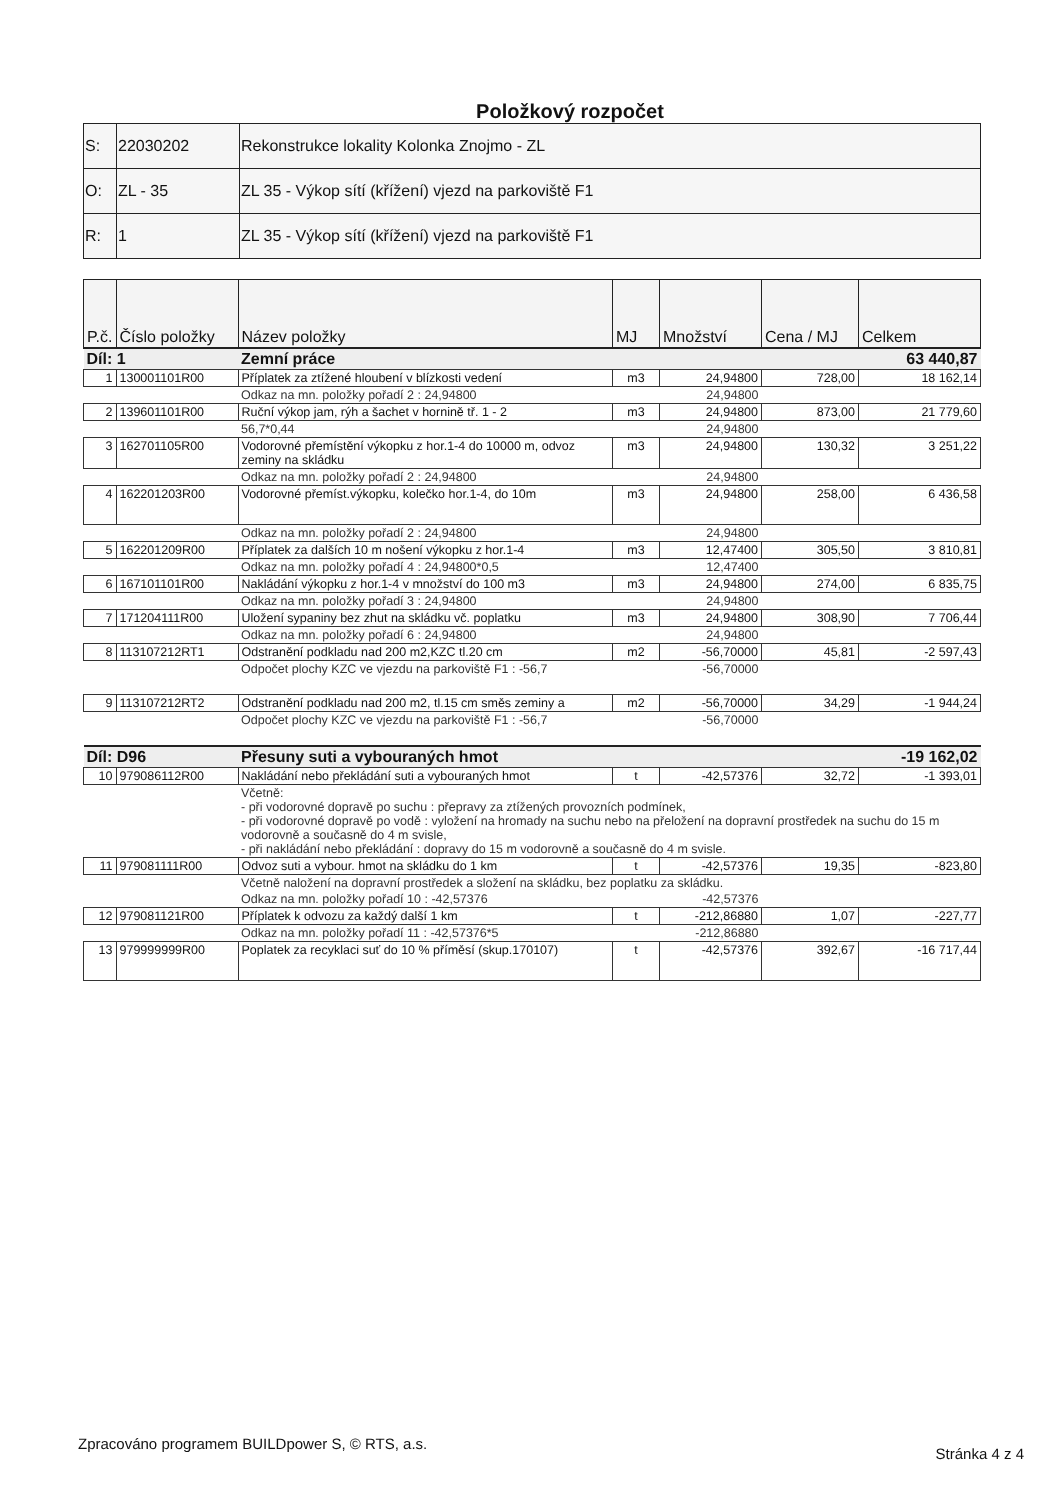Položkový rozpočet
| S: | 22030202 | Rekonstrukce lokality Kolonka Znojmo - ZL |
| O: | ZL - 35 | ZL 35 - Výkop sítí (křížení) vjezd na parkoviště F1 |
| R: | 1 | ZL 35 - Výkop sítí (křížení) vjezd na parkoviště F1 |
| P.č. | Číslo položky | Název položky | MJ | Množství | Cena / MJ | Celkem |
| --- | --- | --- | --- | --- | --- | --- |
| Díl: 1 | | Zemní práce | | | | 63 440,87 |
| 1 | 130001101R00 | Příplatek za ztížené hloubení v blízkosti vedení | m3 | 24,94800 | 728,00 | 18 162,14 |
| | | Odkaz na mn. položky pořadí 2 : 24,94800 | | 24,94800 | | |
| 2 | 139601101R00 | Ruční výkop jam, rýh a šachet v hornině tř. 1 - 2 | m3 | 24,94800 | 873,00 | 21 779,60 |
| | | 56,7*0,44 | | 24,94800 | | |
| 3 | 162701105R00 | Vodorovné přemístění výkopku z hor.1-4 do 10000 m, odvoz zeminy na skládku | m3 | 24,94800 | 130,32 | 3 251,22 |
| | | Odkaz na mn. položky pořadí 2 : 24,94800 | | 24,94800 | | |
| 4 | 162201203R00 | Vodorovné přemíst.výkopku, kolečko hor.1-4, do 10m | m3 | 24,94800 | 258,00 | 6 436,58 |
| | | Odkaz na mn. položky pořadí 2 : 24,94800 | | 24,94800 | | |
| 5 | 162201209R00 | Příplatek za dalších 10 m nošení výkopku z hor.1-4 | m3 | 12,47400 | 305,50 | 3 810,81 |
| | | Odkaz na mn. položky pořadí 4 : 24,94800*0,5 | | 12,47400 | | |
| 6 | 167101101R00 | Nakládání výkopku z hor.1-4 v množství do 100 m3 | m3 | 24,94800 | 274,00 | 6 835,75 |
| | | Odkaz na mn. položky pořadí 3 : 24,94800 | | 24,94800 | | |
| 7 | 171204111R00 | Uložení sypaniny bez zhut na skládku vč. poplatku | m3 | 24,94800 | 308,90 | 7 706,44 |
| | | Odkaz na mn. položky pořadí 6 : 24,94800 | | 24,94800 | | |
| 8 | 113107212RT1 | Odstranění podkladu nad 200 m2,KZC tl.20 cm | m2 | -56,70000 | 45,81 | -2 597,43 |
| | | Odpočet plochy KZC ve vjezdu na parkoviště F1 : -56,7 | | -56,70000 | | |
| 9 | 113107212RT2 | Odstranění podkladu nad 200 m2, tl.15 cm směs zeminy a | m2 | -56,70000 | 34,29 | -1 944,24 |
| | | Odpočet plochy KZC ve vjezdu na parkoviště F1 : -56,7 | | -56,70000 | | |
| Díl: D96 | | Přesuny suti a vybouraných hmot | | | | -19 162,02 |
| 10 | 979086112R00 | Nakládání nebo překládání suti a vybouraných hmot | t | -42,57376 | 32,72 | -1 393,01 |
| | | Včetně: - při vodorovné dopravě po suchu : přepravy za ztížených provozních podmínek, - při vodorovné dopravě po vodě : vyložení na hromady na suchu nebo na přeložení na dopravní prostředek na suchu do 15 m vodorovně a současně do 4 m svisle, - při nakládání nebo překládání : dopravy do 15 m vodorovně a současně do 4 m svisle. | | | | |
| 11 | 979081111R00 | Odvoz suti a vybour. hmot na skládku do 1 km | t | -42,57376 | 19,35 | -823,80 |
| | | Včetně naložení na dopravní prostředek a složení na skládku, bez poplatku za skládku. | | | | |
| | | Odkaz na mn. položky pořadí 10 : -42,57376 | | -42,57376 | | |
| 12 | 979081121R00 | Příplatek k odvozu za každý další 1 km | t | -212,86880 | 1,07 | -227,77 |
| | | Odkaz na mn. položky pořadí 11 : -42,57376*5 | | -212,86880 | | |
| 13 | 979999999R00 | Poplatek za recyklaci suť do 10 % příměsí (skup.170107) | t | -42,57376 | 392,67 | -16 717,44 |
Zpracováno programem BUILDpower S, © RTS, a.s. Stránka 4 z 4